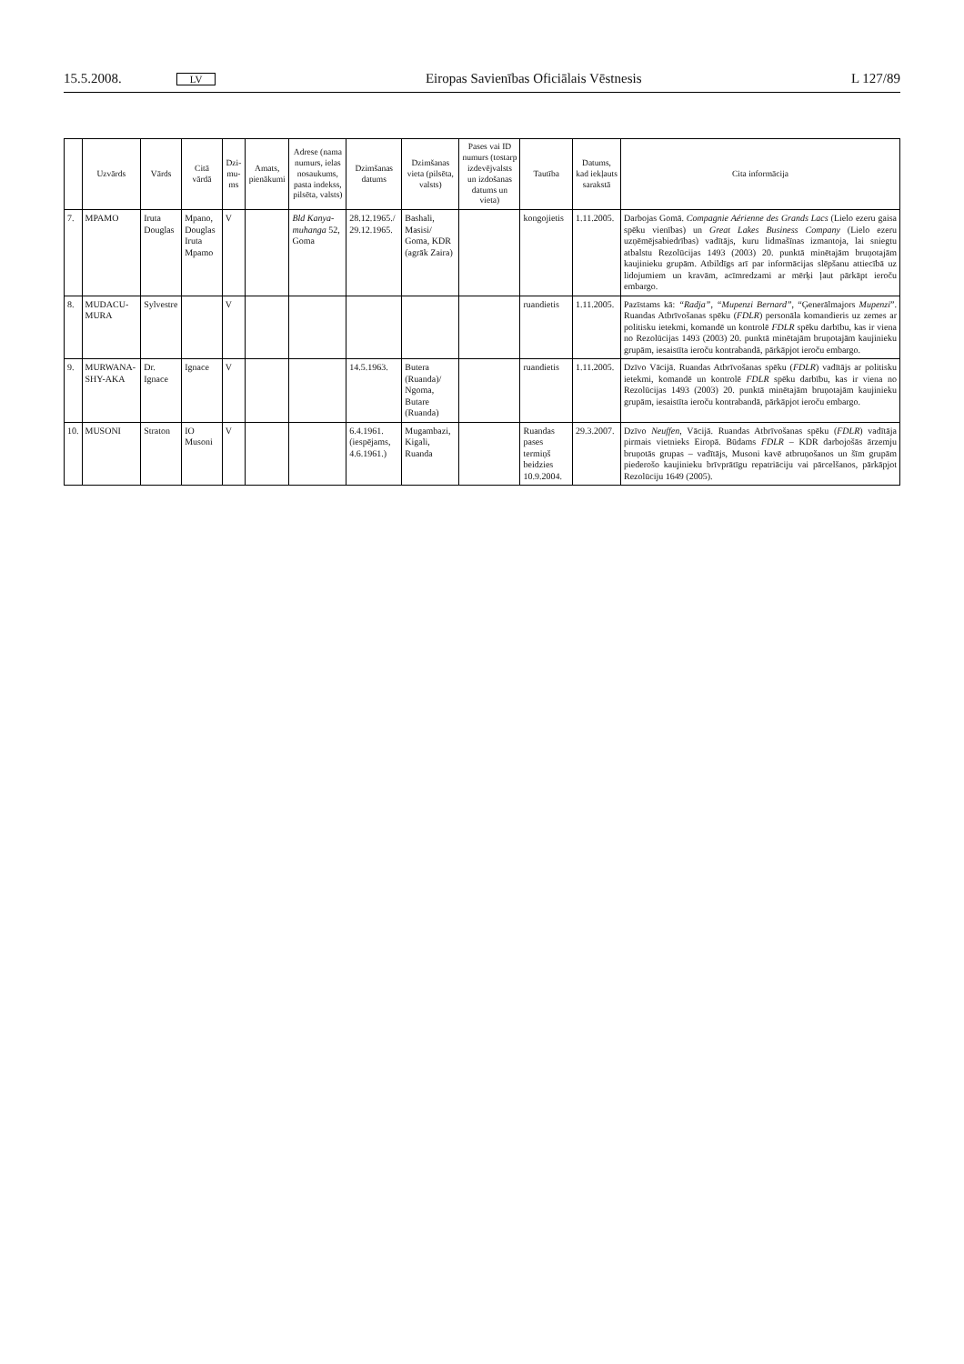15.5.2008. LV Eiropas Savienības Oficiālais Vēstnesis L 127/89
| | Uzvārds | Vārds | Citā vārdā | Dzi-mu-ms | Amats, pienākumi | Adrese (nama numurs, ielas nosaukums, pasta indekss, pilsēta, valsts) | Dzimšanas datums | Dzimšanas vieta (pilsēta, valsts) | Pases vai ID numurs (tostarp izdevējvalsts un izdošanas datums un vieta) | Tautība | Datums, kad iekļauts sarakstā | Cita informācija |
| --- | --- | --- | --- | --- | --- | --- | --- | --- | --- | --- | --- | --- |
| 7. | MPAMO | Iruta Douglas | Mpano, Douglas Iruta Mpamo | V | | Bld Kanya-muhanga 52, Goma | 28.12.1965./ 29.12.1965. | Bashali, Masisi/ Goma, KDR (agrāk Zaira) | | kongojietis | 1.11.2005. | Darbojas Gomā. Compagnie Aérienne des Grands Lacs (Lielo ezeru gaisa spēku vienības) un Great Lakes Business Company (Lielo ezeru uzņēmējsabiedrības) vadītājs, kuru lidmašīnas izmantoja, lai sniegtu atbalstu Rezolūcijas 1493 (2003) 20. punktā minētajām bruņotajām kaujinieku grupām. Atbildīgs arī par informācijas slēpšanu attiecībā uz lidojumiem un kravām, acīmredzami ar mērķi ļaut pārkāpt ieroču embargo. |
| 8. | MUDACU-MURA | Sylvestre | | V | | | | | | ruandietis | 1.11.2005. | Pazīstams kā: “Radja” , “Mupenzi Bernard” , “Ģenerālmajors Mupenzi ”. Ruandas Atbrīvošanas spēku ( FDLR ) personāla komandieris uz zemes ar politisku ietekmi, komandē un kontrolē FDLR spēku darbību, kas ir viena no Rezolūcijas 1493 (2003) 20. punktā minētajām bruņotajām kaujinieku grupām, iesaistīta ieroču kontrabandā, pārkāpjot ieroču embargo. |
| 9. | MURWANA-SHY-AKA | Dr. Ignace | Ignace | V | | | 14.5.1963. | Butera (Ruanda)/ Ngoma, Butare (Ruanda) | | ruandietis | 1.11.2005. | Dzīvo Vācijā. Ruandas Atbrīvošanas spēku ( FDLR ) vadītājs ar politisku ietekmi, komandē un kontrolē FDLR spēku darbību, kas ir viena no Rezolūcijas 1493 (2003) 20. punktā minētajām bruņotajām kaujinieku grupām, iesaistīta ieroču kontrabandā, pārkāpjot ieroču embargo. |
| 10. | MUSONI | Straton | IO Musoni | V | | | 6.4.1961. (iespējams, 4.6.1961.) | Mugambazi, Kigali, Ruanda | | Ruandas pases termiņš beidzies 10.9.2004. | 29.3.2007. | Dzīvo Neuffen , Vācijā. Ruandas Atbrīvošanas spēku ( FDLR ) vadītāja pirmais vietnieks Eiropā. Būdams FDLR – KDR darbojošās ārzemju bruņotās grupas – vadītājs, Musoni kavē atbruņošanos un šīm grupām piederošo kaujinieku brīvprātīgu repatriāciju vai pārcelšanos, pārkāpjot Rezolūciju 1649 (2005). |